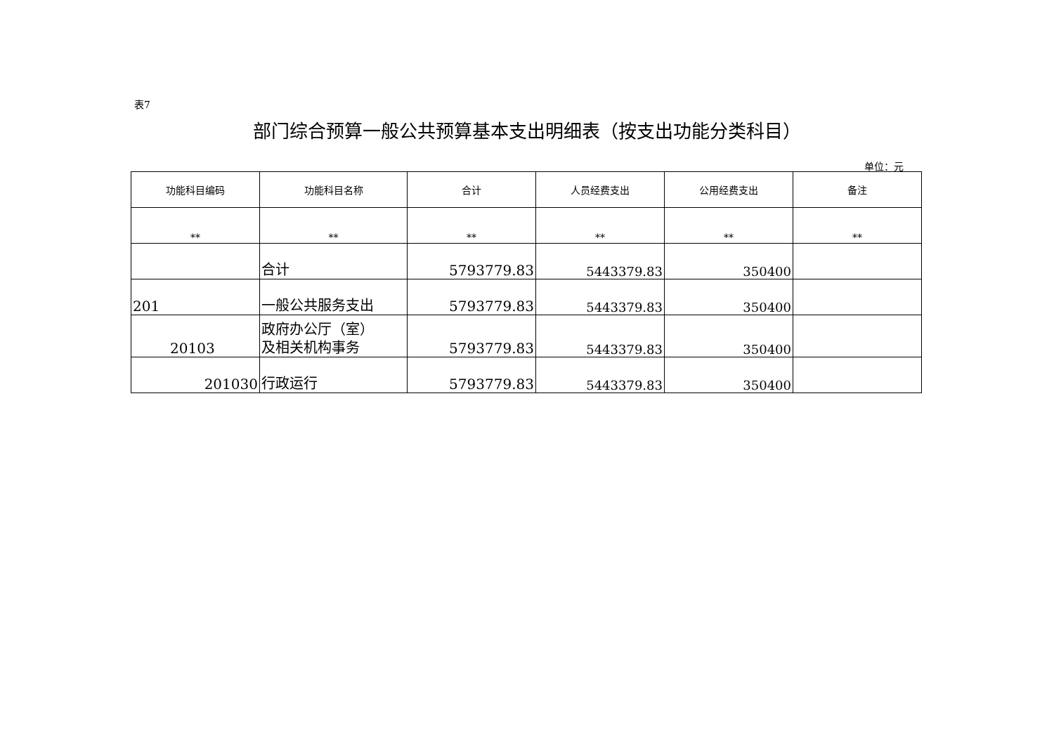表7
部门综合预算一般公共预算基本支出明细表（按支出功能分类科目）
单位：元
| 功能科目编码 | 功能科目名称 | 合计 | 人员经费支出 | 公用经费支出 | 备注 |
| --- | --- | --- | --- | --- | --- |
| ** | ** | ** | ** | ** | ** |
| | 合计 | 5793779.83 | 5443379.83 | 350400 | |
| 201 | 一般公共服务支出 | 5793779.83 | 5443379.83 | 350400 | |
| 20103 | 政府办公厅（室） 及相关机构事务 | 5793779.83 | 5443379.83 | 350400 | |
| 201030 | 行政运行 | 5793779.83 | 5443379.83 | 350400 | |